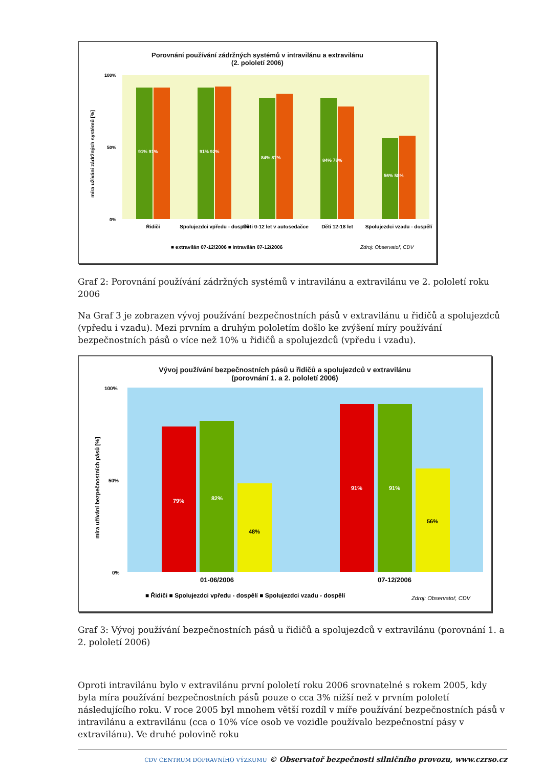Porovnání používání zádržných systémů v intravilánu a extravilánu
(2. pololetí 2006)
míra užívání zádržných systémů [%]
100%
50%
0%
91% 91%
91% 92%
84% 87%
84% 78%
56% 58%
Řidiči
Spolujezdci vpředu - dospělí
Děti 0-12 let v autosedačce
Děti 12-18 let
Spolujezdci vzadu - dospělí
■ extravilán 07-12/2006 ■ intravilán 07-12/2006
Zdroj: Observatoř, CDV
Graf 2: Porovnání používání zádržných systémů v intravilánu a extravilánu ve 2. pololetí roku 2006
Na Graf 3 je zobrazen vývoj používání bezpečnostních pásů v extravilánu u řidičů a spolujezdců (vpředu i vzadu). Mezi prvním a druhým pololetím došlo ke zvýšení míry používání bezpečnostních pásů o více než 10% u řidičů a spolujezdců (vpředu i vzadu).
Vývoj používání bezpečnostních pásů u řidičů a spolujezdců v extravilánu
(porovnání 1. a 2. pololetí 2006)
míra užívání bezpečnostních pásů [%]
100%
50%
0%
79%
82%
48%
91%
91%
56%
01-06/2006
07-12/2006
■ Řidiči ■ Spolujezdci vpředu - dospělí ■ Spolujezdci vzadu - dospělí
Zdroj: Observatoř, CDV
Graf 3: Vývoj používání bezpečnostních pásů u řidičů a spolujezdců v extravilánu (porovnání 1. a 2. pololetí 2006)
Oproti intravilánu bylo v extravilánu první pololetí roku 2006 srovnatelné s rokem 2005, kdy byla míra používání bezpečnostních pásů pouze o cca 3% nižší než v prvním pololetí následujícího roku. V roce 2005 byl mnohem větší rozdíl v míře používání bezpečnostních pásů v intravilánu a extravilánu (cca o 10% více osob ve vozidle používalo bezpečnostní pásy v extravilánu). Ve druhé polovině roku
CDV CENTRUM DOPRAVNÍHO VÝZKUMU © Observatoř bezpečnosti silničního provozu, www.czrso.cz